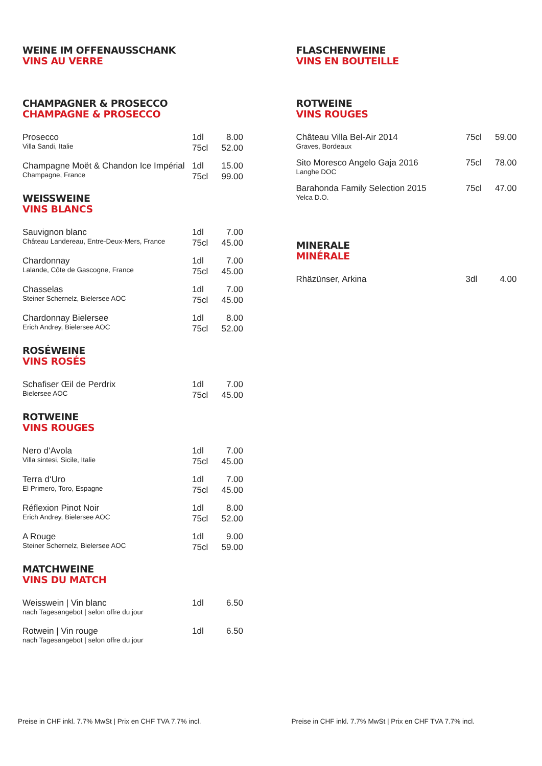WEINE IM OFFENAUSSCHANK
VINS AU VERRE
CHAMPAGNER & PROSECCO
CHAMPAGNE & PROSECCO
| Prosecco Villa Sandi, Italie | 1dl 75cl | 8.00 52.00 |
| Champagne Moët & Chandon Ice Impérial Champagne, France | 1dl 75cl | 15.00 99.00 |
WEISSWEINE
VINS BLANCS
| Sauvignon blanc Château Landereau, Entre-Deux-Mers, France | 1dl 75cl | 7.00 45.00 |
| Chardonnay Lalande, Côte de Gascogne, France | 1dl 75cl | 7.00 45.00 |
| Chasselas Steiner Schernelz, Bielersee AOC | 1dl 75cl | 7.00 45.00 |
| Chardonnay Bielersee Erich Andrey, Bielersee AOC | 1dl 75cl | 8.00 52.00 |
ROSÉWEINE
VINS ROSÉS
| Schafiser Œil de Perdrix Bielersee AOC | 1dl 75cl | 7.00 45.00 |
ROTWEINE
VINS ROUGES
| Nero d‘Avola Villa sintesi, Sicile, Italie | 1dl 75cl | 7.00 45.00 |
| Terra d‘Uro El Primero, Toro, Espagne | 1dl 75cl | 7.00 45.00 |
| Réflexion Pinot Noir Erich Andrey, Bielersee AOC | 1dl 75cl | 8.00 52.00 |
| A Rouge Steiner Schernelz, Bielersee AOC | 1dl 75cl | 9.00 59.00 |
MATCHWEINE
VINS DU MATCH
| Weisswein / Vin blanc nach Tagesangebot / selon offre du jour | 1dl | 6.50 |
| Rotwein / Vin rouge nach Tagesangebot / selon offre du jour | 1dl | 6.50 |
Preise in CHF inkl. 7.7% MwSt | Prix en CHF TVA 7.7% incl.
FLASCHENWEINE
VINS EN BOUTEILLE
ROTWEINE
VINS ROUGES
| Château Villa Bel-Air 2014 Graves, Bordeaux | 75cl | 59.00 |
| Sito Moresco Angelo Gaja 2016 Langhe DOC | 75cl | 78.00 |
| Barahonda Family Selection 2015 Yelca D.O. | 75cl | 47.00 |
MINERALE
MINÉRALE
| Rhäzünser, Arkina | 3dl | 4.00 |
Preise in CHF inkl. 7.7% MwSt | Prix en CHF TVA 7.7% incl.